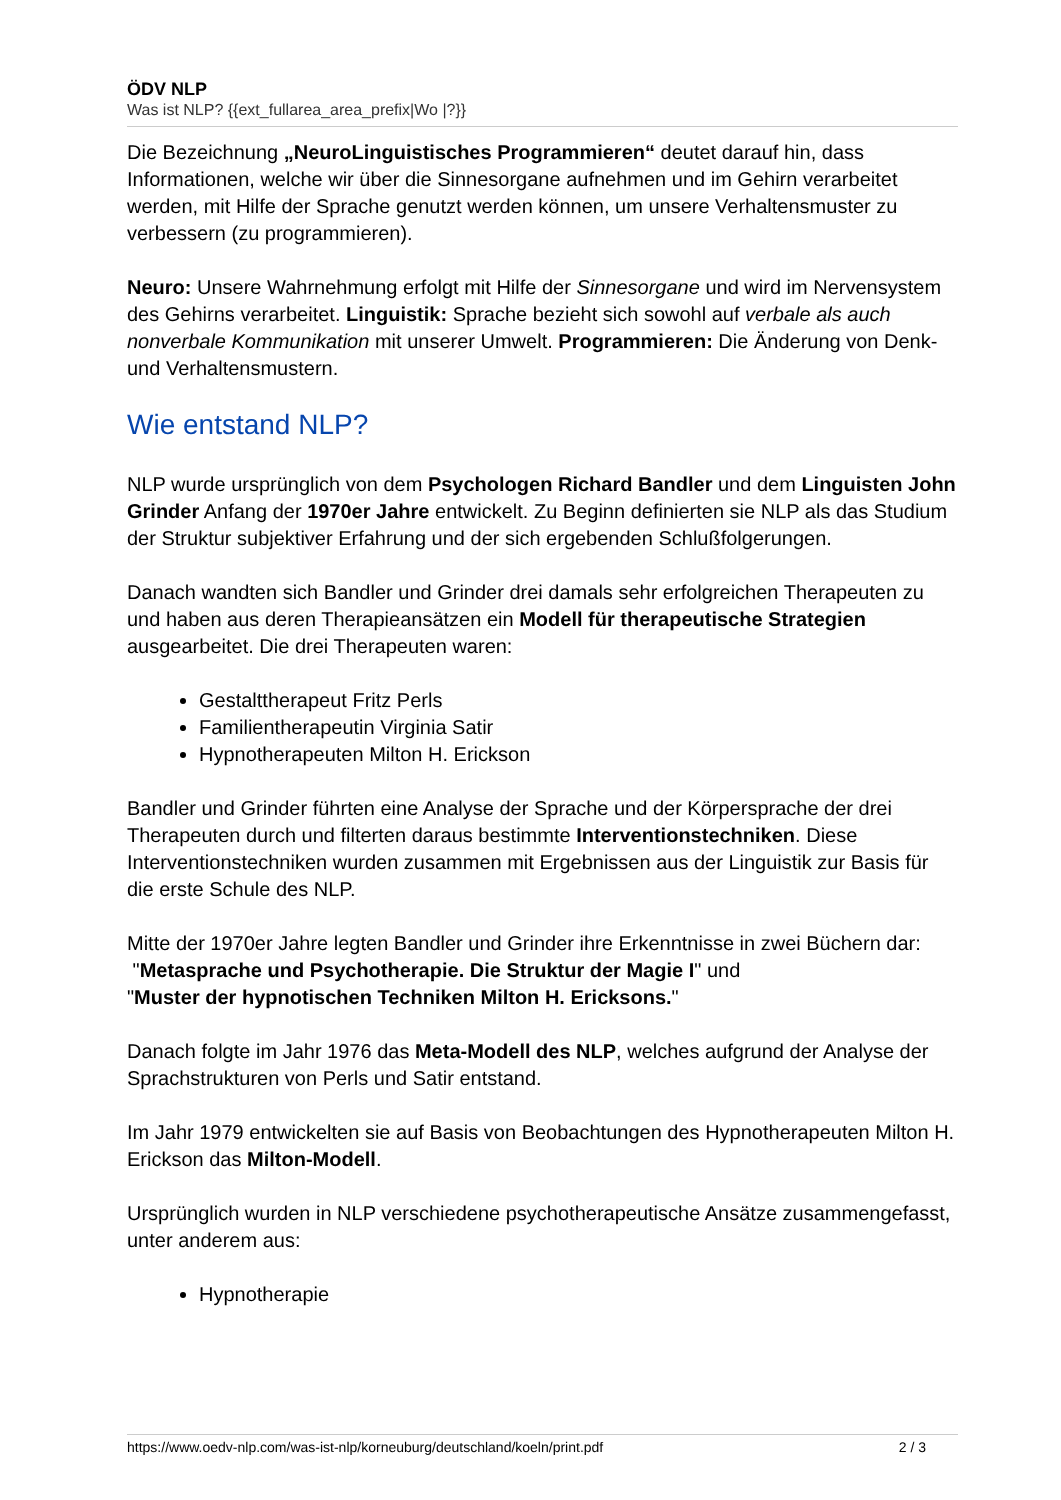ÖDV NLP
Was ist NLP? {{ext_fullarea_area_prefix|Wo |?}}
Die Bezeichnung „NeuroLinguistisches Programmieren“ deutet darauf hin, dass Informationen, welche wir über die Sinnesorgane aufnehmen und im Gehirn verarbeitet werden, mit Hilfe der Sprache genutzt werden können, um unsere Verhaltensmuster zu verbessern (zu programmieren).
Neuro: Unsere Wahrnehmung erfolgt mit Hilfe der Sinnesorgane und wird im Nervensystem des Gehirns verarbeitet. Linguistik: Sprache bezieht sich sowohl auf verbale als auch nonverbale Kommunikation mit unserer Umwelt. Programmieren: Die Änderung von Denk- und Verhaltensmustern.
Wie entstand NLP?
NLP wurde ursprünglich von dem Psychologen Richard Bandler und dem Linguisten John Grinder Anfang der 1970er Jahre entwickelt. Zu Beginn definierten sie NLP als das Studium der Struktur subjektiver Erfahrung und der sich ergebenden Schlußfolgerungen.
Danach wandten sich Bandler und Grinder drei damals sehr erfolgreichen Therapeuten zu und haben aus deren Therapieansätzen ein Modell für therapeutische Strategien ausgearbeitet. Die drei Therapeuten waren:
Gestalttherapeut Fritz Perls
Familientherapeutin Virginia Satir
Hypnotherapeuten Milton H. Erickson
Bandler und Grinder führten eine Analyse der Sprache und der Körpersprache der drei Therapeuten durch und filterten daraus bestimmte Interventionstechniken. Diese Interventionstechniken wurden zusammen mit Ergebnissen aus der Linguistik zur Basis für die erste Schule des NLP.
Mitte der 1970er Jahre legten Bandler und Grinder ihre Erkenntnisse in zwei Büchern dar:
"Metasprache und Psychotherapie. Die Struktur der Magie I" und
"Muster der hypnotischen Techniken Milton H. Ericksons."
Danach folgte im Jahr 1976 das Meta-Modell des NLP, welches aufgrund der Analyse der Sprachstrukturen von Perls und Satir entstand.
Im Jahr 1979 entwickelten sie auf Basis von Beobachtungen des Hypnotherapeuten Milton H. Erickson das Milton-Modell.
Ursprünglich wurden in NLP verschiedene psychotherapeutische Ansätze zusammengefasst, unter anderem aus:
Hypnotherapie
https://www.oedv-nlp.com/was-ist-nlp/korneuburg/deutschland/koeln/print.pdf 2 / 3